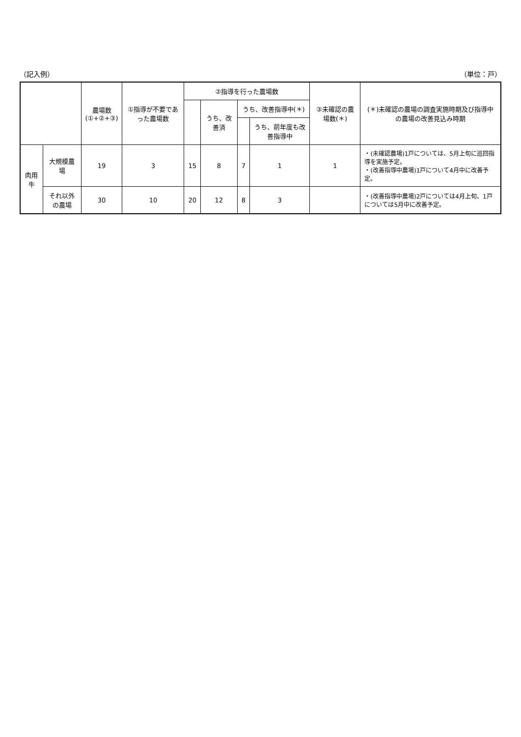（記入例） （単位：戸）
| | | 農場数 (①+②+③) | ①指導が不要であった農場数 | ②指導を行った農場数 | | | | ③未確認の農場数(＊) | (＊)未確認の農場の調査実施時期及び指導中の農場の改善見込み時期 |
| --- | --- | --- | --- | --- | --- | --- | --- | --- | --- |
| | | | | | うち、改善済 | うち、改善指導中(＊) | | | |
| | | | | | | | うち、前年度も改善指導中 | | |
| 肉用牛 | 大規模農場 | 19 | 3 | 15 | 8 | 7 | 1 | 1 | ・(未確認農場)1戸については、5月上旬に巡回指導を実施予定。 ・(改善指導中農場)1戸について4月中に改善予定。 |
| | それ以外の農場 | 30 | 10 | 20 | 12 | 8 | 3 | | ・(改善指導中農場)2戸については4月上旬、1戸については5月中に改善予定。 |